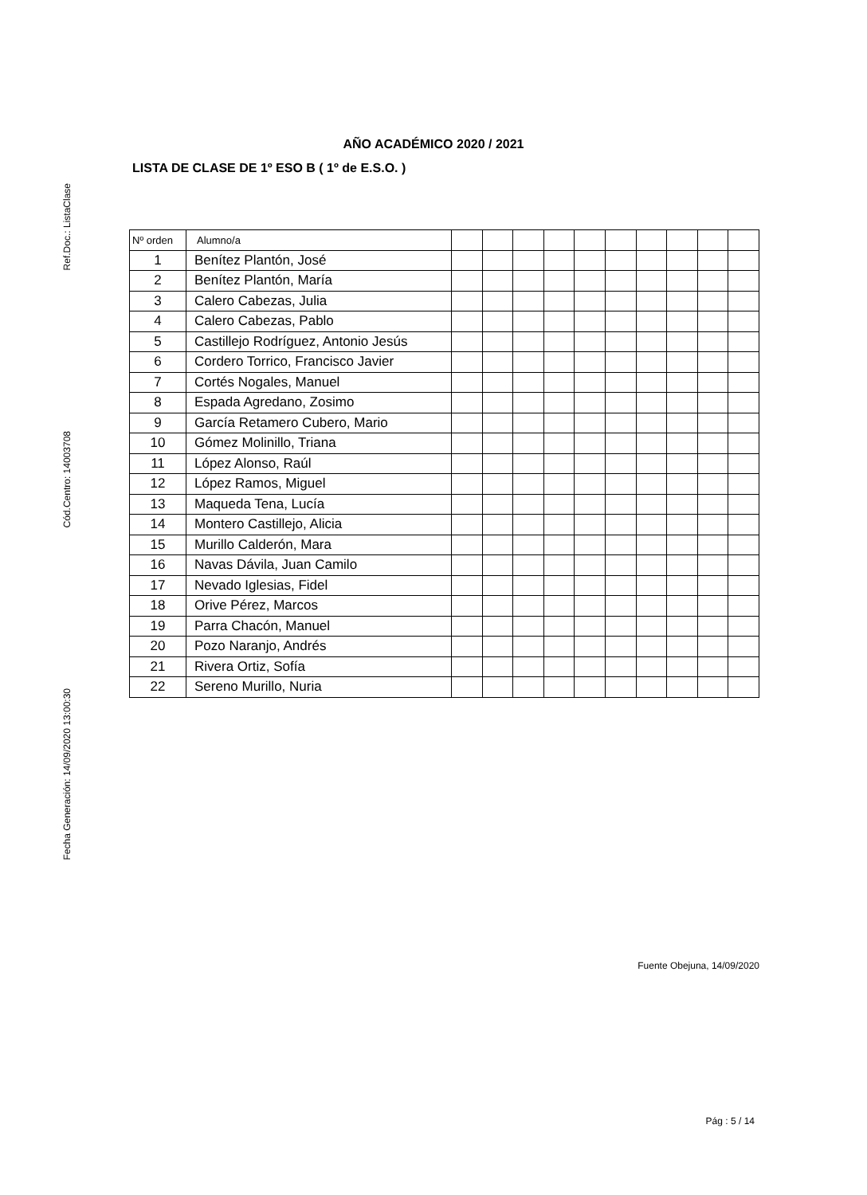Ref.Doc.: ListaClase
Cód.Centro: 14003708
Fecha Generación: 14/09/2020 13:00:30
AÑO ACADÉMICO 2020 / 2021
LISTA DE CLASE DE 1º ESO B ( 1º de E.S.O. )
| Nº orden | Alumno/a | | | | | | | | | | |
| --- | --- | --- | --- | --- | --- | --- | --- | --- | --- | --- | --- |
| 1 | Benítez Plantón, José | | | | | | | | | | |
| 2 | Benítez Plantón, María | | | | | | | | | | |
| 3 | Calero Cabezas, Julia | | | | | | | | | | |
| 4 | Calero Cabezas, Pablo | | | | | | | | | | |
| 5 | Castillejo Rodríguez, Antonio Jesús | | | | | | | | | | |
| 6 | Cordero Torrico, Francisco Javier | | | | | | | | | | |
| 7 | Cortés Nogales, Manuel | | | | | | | | | | |
| 8 | Espada Agredano, Zosimo | | | | | | | | | | |
| 9 | García Retamero Cubero, Mario | | | | | | | | | | |
| 10 | Gómez Molinillo, Triana | | | | | | | | | | |
| 11 | López Alonso, Raúl | | | | | | | | | | |
| 12 | López Ramos, Miguel | | | | | | | | | | |
| 13 | Maqueda Tena, Lucía | | | | | | | | | | |
| 14 | Montero Castillejo, Alicia | | | | | | | | | | |
| 15 | Murillo Calderón, Mara | | | | | | | | | | |
| 16 | Navas Dávila, Juan Camilo | | | | | | | | | | |
| 17 | Nevado Iglesias, Fidel | | | | | | | | | | |
| 18 | Orive Pérez, Marcos | | | | | | | | | | |
| 19 | Parra Chacón, Manuel | | | | | | | | | | |
| 20 | Pozo Naranjo, Andrés | | | | | | | | | | |
| 21 | Rivera Ortiz, Sofía | | | | | | | | | | |
| 22 | Sereno Murillo, Nuria | | | | | | | | | | |
Fuente Obejuna, 14/09/2020
Pág : 5 / 14